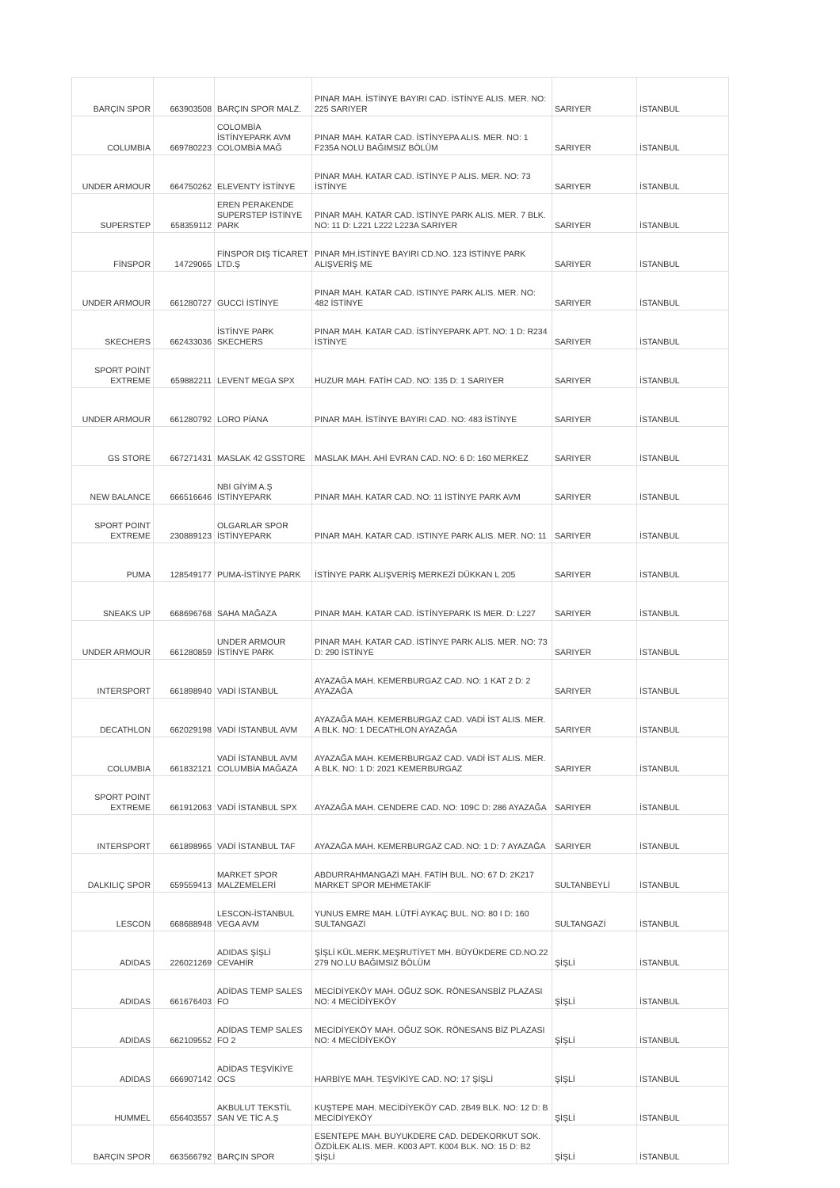| BARÇIN SPOR | 663903508 | BARÇIN SPOR MALZ. | PINAR MAH. İSTİNYE BAYIRI CAD. İSTİNYE ALIS. MER. NO: 225 SARIYER | SARIYER | İSTANBUL |
| COLUMBIA | 669780223 | COLOMBİA İSTİNYEPARK AVM COLOMBİA MAĞ | PINAR MAH. KATAR CAD. İSTİNYEPA ALIS. MER. NO: 1 F235A NOLU BAĞIMSIZ BÖLÜM | SARIYER | İSTANBUL |
| UNDER ARMOUR | 664750262 | ELEVENTY İSTİNYE | PINAR MAH. KATAR CAD. İSTİNYE P ALIS. MER. NO: 73 İSTİNYE | SARIYER | İSTANBUL |
| SUPERSTEP | 658359112 | EREN PERAKENDE SUPERSTEP İSTİNYE PARK | PINAR MAH. KATAR CAD. İSTİNYE PARK ALIS. MER. 7 BLK. NO: 11 D: L221 L222 L223A SARIYER | SARIYER | İSTANBUL |
| FİNSPOR | 14729065 | FİNSPOR DIŞ TİCARET LTD.Ş | PINAR MH.İSTİNYE BAYIRI CD.NO. 123 İSTİNYE PARK ALIŞVERİŞ ME | SARIYER | İSTANBUL |
| UNDER ARMOUR | 661280727 | GUCCİ İSTİNYE | PINAR MAH. KATAR CAD. ISTINYE PARK ALIS. MER. NO: 482 İSTİNYE | SARIYER | İSTANBUL |
| SKECHERS | 662433036 | İSTİNYE PARK SKECHERS | PINAR MAH. KATAR CAD. İSTİNYEPARK APT. NO: 1 D: R234 İSTİNYE | SARIYER | İSTANBUL |
| SPORT POINT EXTREME | 659882211 | LEVENT MEGA SPX | HUZUR MAH. FATİH CAD. NO: 135 D: 1 SARIYER | SARIYER | İSTANBUL |
| UNDER ARMOUR | 661280792 | LORO PİANA | PINAR MAH. İSTİNYE BAYIRI CAD. NO: 483 İSTİNYE | SARIYER | İSTANBUL |
| GS STORE | 667271431 | MASLAK 42 GSSTORE | MASLAK MAH. AHİ EVRAN CAD. NO: 6 D: 160 MERKEZ | SARIYER | İSTANBUL |
| NEW BALANCE | 666516646 | NBI GİYİM A.Ş İSTİNYEPARK | PINAR MAH. KATAR CAD. NO: 11 İSTİNYE PARK AVM | SARIYER | İSTANBUL |
| SPORT POINT EXTREME | 230889123 | OLGARLAR SPOR İSTİNYEPARK | PINAR MAH. KATAR CAD. ISTINYE PARK ALIS. MER. NO: 11 | SARIYER | İSTANBUL |
| PUMA | 128549177 | PUMA-İSTİNYE PARK | İSTİNYE PARK ALIŞVERİŞ MERKEZİ DÜKKAN L 205 | SARIYER | İSTANBUL |
| SNEAKS UP | 668696768 | SAHA MAĞAZA | PINAR MAH. KATAR CAD. İSTİNYEPARK IS MER. D: L227 | SARIYER | İSTANBUL |
| UNDER ARMOUR | 661280859 | UNDER ARMOUR İSTİNYE PARK | PINAR MAH. KATAR CAD. İSTİNYE PARK ALIS. MER. NO: 73 D: 290 İSTİNYE | SARIYER | İSTANBUL |
| INTERSPORT | 661898940 | VADİ İSTANBUL | AYAZAĞA MAH. KEMERBURGAZ CAD. NO: 1 KAT 2 D: 2 AYAZAĞA | SARIYER | İSTANBUL |
| DECATHLON | 662029198 | VADİ İSTANBUL AVM | AYAZAĞA MAH. KEMERBURGAZ CAD. VADİ İST ALIS. MER. A BLK. NO: 1 DECATHLON AYAZAĞA | SARIYER | İSTANBUL |
| COLUMBIA | 661832121 | VADİ İSTANBUL AVM COLUMBİA MAĞAZA | AYAZAĞA MAH. KEMERBURGAZ CAD. VADİ İST ALIS. MER. A BLK. NO: 1 D: 2021 KEMERBURGAZ | SARIYER | İSTANBUL |
| SPORT POINT EXTREME | 661912063 | VADİ İSTANBUL SPX | AYAZAĞA MAH. CENDERE CAD. NO: 109C D: 286 AYAZAĞA | SARIYER | İSTANBUL |
| INTERSPORT | 661898965 | VADİ İSTANBUL TAF | AYAZAĞA MAH. KEMERBURGAZ CAD. NO: 1 D: 7 AYAZAĞA | SARIYER | İSTANBUL |
| DALKILIÇ SPOR | 659559413 | MARKET SPOR MALZEMELERİ | ABDURRAHMANGAZİ MAH. FATİH BUL. NO: 67 D: 2K217 MARKET SPOR MEHMETAKİF | SULTANBEYLİ | İSTANBUL |
| LESCON | 668688948 | LESCON-İSTANBUL VEGA AVM | YUNUS EMRE MAH. LÜTFİ AYKAÇ BUL. NO: 80 I D: 160 SULTANGAZİ | SULTANGAZİ | İSTANBUL |
| ADIDAS | 226021269 | ADIDAS ŞİŞLİ CEVAHİR | ŞİŞLİ KÜL.MERK.MEŞRUTİYET MH. BÜYÜKDERE CD.NO.22 279 NO.LU BAĞIMSIZ BÖLÜM | ŞİŞLİ | İSTANBUL |
| ADIDAS | 661676403 | ADİDAS TEMP SALES FO | MECİDİYEKÖY MAH. OĞUZ SOK. RÖNESANSBİZ PLAZASI NO: 4 MECİDİYEKÖY | ŞİŞLİ | İSTANBUL |
| ADIDAS | 662109552 | ADİDAS TEMP SALES FO 2 | MECİDİYEKÖY MAH. OĞUZ SOK. RÖNESANS BİZ PLAZASI NO: 4 MECİDİYEKÖY | ŞİŞLİ | İSTANBUL |
| ADIDAS | 666907142 | ADİDAS TEŞVİKİYE OCS | HARBİYE MAH. TEŞVİKİYE CAD. NO: 17 ŞİŞLİ | ŞİŞLİ | İSTANBUL |
| HUMMEL | 656403557 | AKBULUT TEKSTİL SAN VE TİC A.Ş | KUŞTEPE MAH. MECİDİYEKÖY CAD. 2B49 BLK. NO: 12 D: B MECİDİYEKÖY | ŞİŞLİ | İSTANBUL |
| BARÇIN SPOR | 663566792 | BARÇIN SPOR | ESENTEPE MAH. BUYUKDERE CAD. DEDEKORKUT SOK. ÖZDİLEK ALIS. MER. K003 APT. K004 BLK. NO: 15 D: B2 ŞİŞLİ | ŞİŞLİ | İSTANBUL |